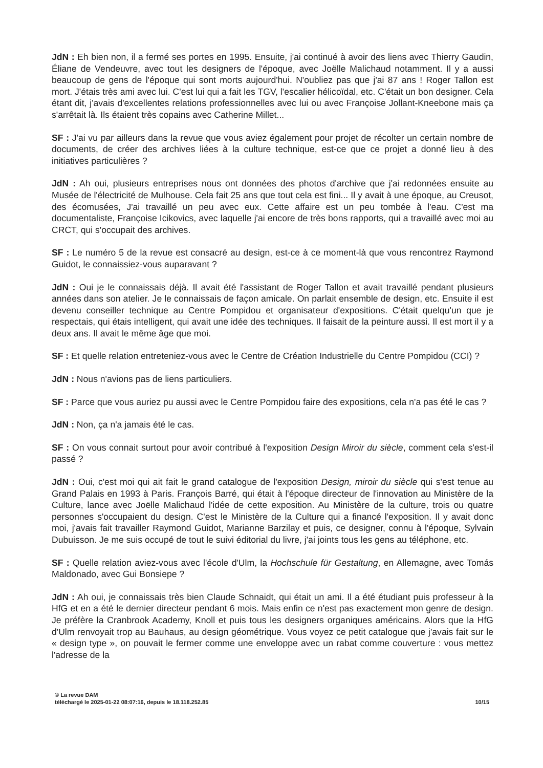JdN : Eh bien non, il a fermé ses portes en 1995. Ensuite, j'ai continué à avoir des liens avec Thierry Gaudin, Éliane de Vendeuvre, avec tout les designers de l'époque, avec Joëlle Malichaud notamment. Il y a aussi beaucoup de gens de l'époque qui sont morts aujourd'hui. N'oubliez pas que j'ai 87 ans ! Roger Tallon est mort. J'étais très ami avec lui. C'est lui qui a fait les TGV, l'escalier hélicoïdal, etc. C'était un bon designer. Cela étant dit, j'avais d'excellentes relations professionnelles avec lui ou avec Françoise Jollant-Kneebone mais ça s'arrêtait là. Ils étaient très copains avec Catherine Millet...
SF : J'ai vu par ailleurs dans la revue que vous aviez également pour projet de récolter un certain nombre de documents, de créer des archives liées à la culture technique, est-ce que ce projet a donné lieu à des initiatives particulières ?
JdN : Ah oui, plusieurs entreprises nous ont données des photos d'archive que j'ai redonnées ensuite au Musée de l'électricité de Mulhouse. Cela fait 25 ans que tout cela est fini... Il y avait à une époque, au Creusot, des écomusées, J'ai travaillé un peu avec eux. Cette affaire est un peu tombée à l'eau. C'est ma documentaliste, Françoise Icikovics, avec laquelle j'ai encore de très bons rapports, qui a travaillé avec moi au CRCT, qui s'occupait des archives.
SF : Le numéro 5 de la revue est consacré au design, est-ce à ce moment-là que vous rencontrez Raymond Guidot, le connaissiez-vous auparavant ?
JdN : Oui je le connaissais déjà. Il avait été l'assistant de Roger Tallon et avait travaillé pendant plusieurs années dans son atelier. Je le connaissais de façon amicale. On parlait ensemble de design, etc. Ensuite il est devenu conseiller technique au Centre Pompidou et organisateur d'expositions. C'était quelqu'un que je respectais, qui étais intelligent, qui avait une idée des techniques. Il faisait de la peinture aussi. Il est mort il y a deux ans. Il avait le même âge que moi.
SF : Et quelle relation entreteniez-vous avec le Centre de Création Industrielle du Centre Pompidou (CCI) ?
JdN : Nous n'avions pas de liens particuliers.
SF : Parce que vous auriez pu aussi avec le Centre Pompidou faire des expositions, cela n'a pas été le cas ?
JdN : Non, ça n'a jamais été le cas.
SF : On vous connait surtout pour avoir contribué à l'exposition Design Miroir du siècle, comment cela s'est-il passé ?
JdN : Oui, c'est moi qui ait fait le grand catalogue de l'exposition Design, miroir du siècle qui s'est tenue au Grand Palais en 1993 à Paris. François Barré, qui était à l'époque directeur de l'innovation au Ministère de la Culture, lance avec Joëlle Malichaud l'idée de cette exposition. Au Ministère de la culture, trois ou quatre personnes s'occupaient du design. C'est le Ministère de la Culture qui a financé l'exposition. Il y avait donc moi, j'avais fait travailler Raymond Guidot, Marianne Barzilay et puis, ce designer, connu à l'époque, Sylvain Dubuisson. Je me suis occupé de tout le suivi éditorial du livre, j'ai joints tous les gens au téléphone, etc.
SF : Quelle relation aviez-vous avec l'école d'Ulm, la Hochschule für Gestaltung, en Allemagne, avec Tomás Maldonado, avec Gui Bonsiepe ?
JdN : Ah oui, je connaissais très bien Claude Schnaidt, qui était un ami. Il a été étudiant puis professeur à la HfG et en a été le dernier directeur pendant 6 mois. Mais enfin ce n'est pas exactement mon genre de design. Je préfère la Cranbrook Academy, Knoll et puis tous les designers organiques américains. Alors que la HfG d'Ulm renvoyait trop au Bauhaus, au design géométrique. Vous voyez ce petit catalogue que j'avais fait sur le « design type », on pouvait le fermer comme une enveloppe avec un rabat comme couverture : vous mettez l'adresse de la
© La revue DAM
téléchargé le 2025-01-22 08:07:16, depuis le 18.118.252.85
10/15